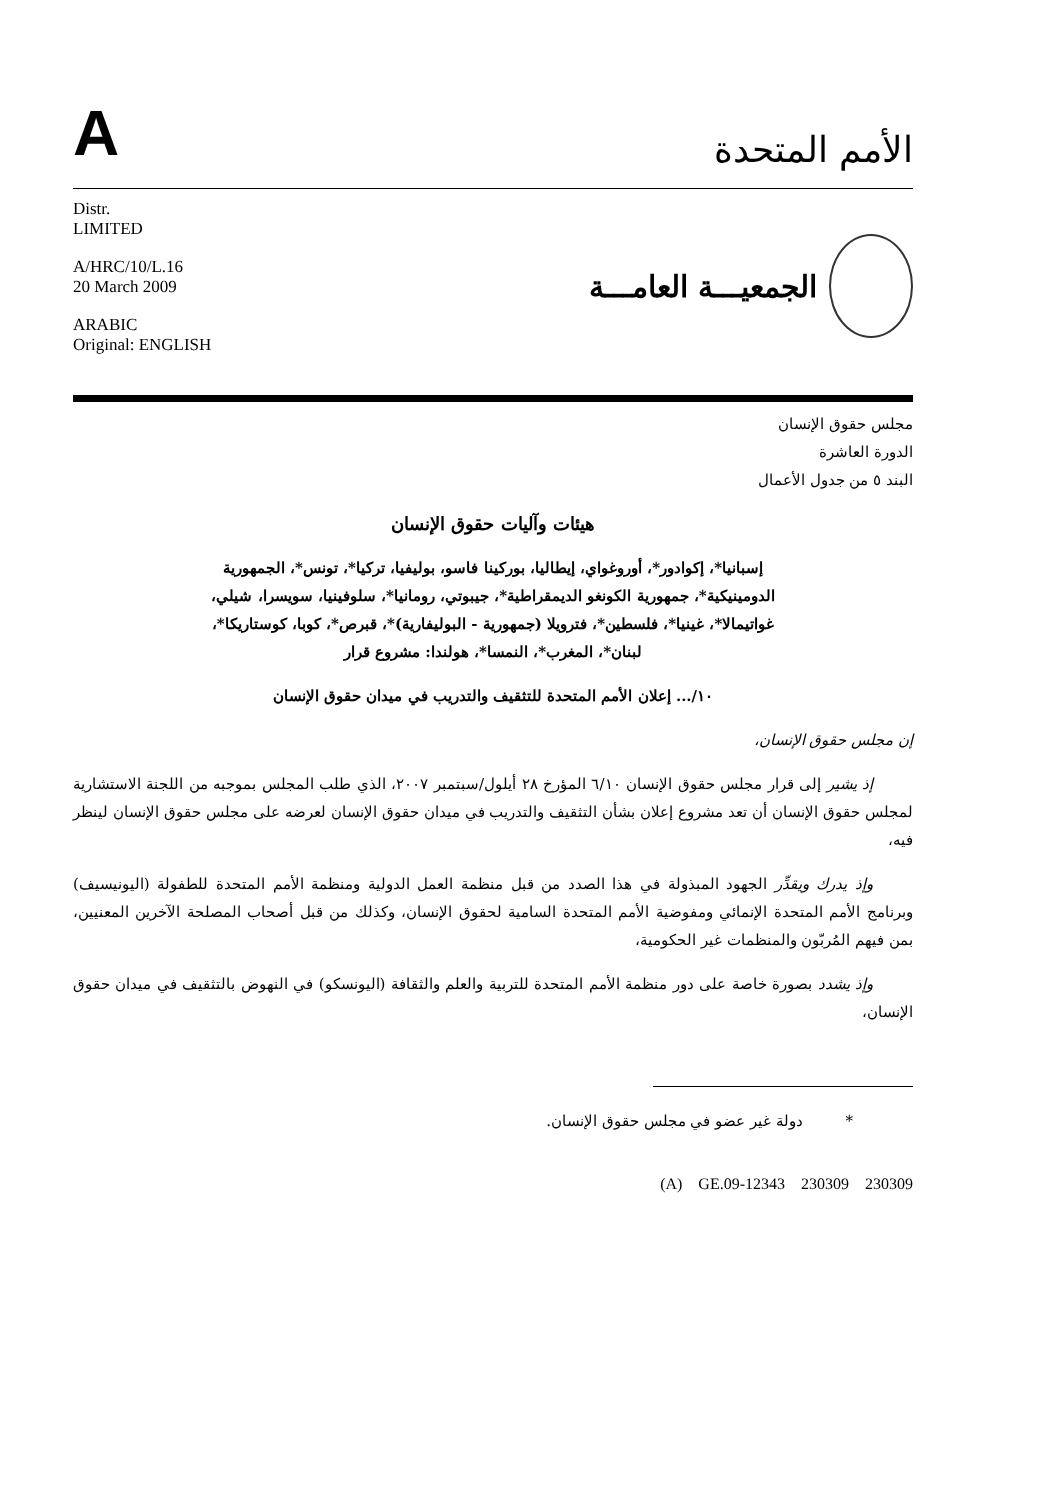A
الأمم المتحدة
Distr.
LIMITED
A/HRC/10/L.16
20 March 2009
ARABIC
Original: ENGLISH
الجمعيـــة العامـــة
مجلس حقوق الإنسان
الدورة العاشرة
البند ٥ من جدول الأعمال
هيئات وآليات حقوق الإنسان
إسبانيا*، إكوادور*، أوروغواي، إيطاليا، بوركينا فاسو، بوليفيا، تركيا*، تونس*، الجمهورية الدومينيكية*، جمهورية الكونغو الديمقراطية*، جيبوتي، رومانيا*، سلوفينيا، سويسرا، شيلي، غواتيمالا*، غينيا*، فلسطين*، فترويلا (جمهورية - البوليفارية)*، قبرص*، كوبا، كوستاريكا*، لبنان*، المغرب*، النمسا*، هولندا: مشروع قرار
١٠/... إعلان الأمم المتحدة للتثقيف والتدريب في ميدان حقوق الإنسان
إن مجلس حقوق الإنسان،
إذ يشير إلى قرار مجلس حقوق الإنسان ٦/١٠ المؤرخ ٢٨ أيلول/سبتمبر ٢٠٠٧، الذي طلب المجلس بموجبه من اللجنة الاستشارية لمجلس حقوق الإنسان أن تعد مشروع إعلان بشأن التثقيف والتدريب في ميدان حقوق الإنسان لعرضه على مجلس حقوق الإنسان لينظر فيه،
وإذ يدرك ويقدِّر الجهود المبذولة في هذا الصدد من قبل منظمة العمل الدولية ومنظمة الأمم المتحدة للطفولة (اليونيسيف) وبرنامج الأمم المتحدة الإنمائي ومفوضية الأمم المتحدة السامية لحقوق الإنسان، وكذلك من قبل أصحاب المصلحة الآخرين المعنيين، بمن فيهم المُربّون والمنظمات غير الحكومية،
وإذ يشدد بصورة خاصة على دور منظمة الأمم المتحدة للتربية والعلم والثقافة (اليونسكو) في النهوض بالتثقيف في ميدان حقوق الإنسان،
* دولة غير عضو في مجلس حقوق الإنسان.
(A) GE.09-12343 230309 230309